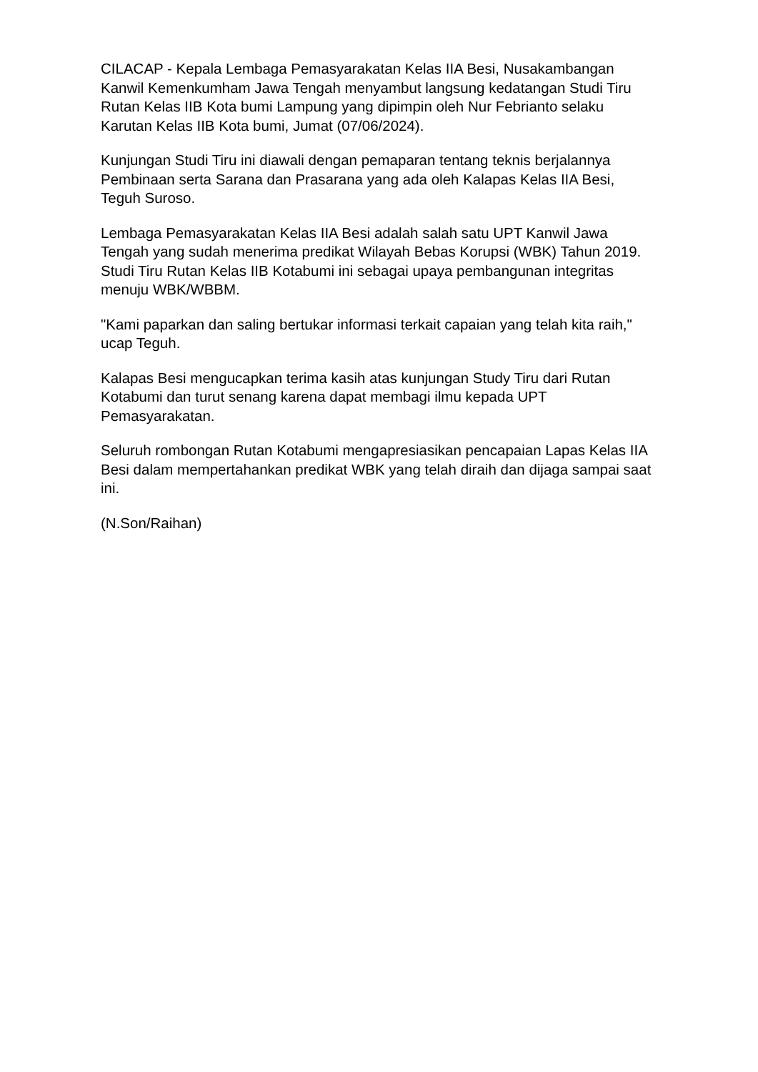CILACAP - Kepala Lembaga Pemasyarakatan Kelas IIA Besi, Nusakambangan Kanwil Kemenkumham Jawa Tengah menyambut langsung kedatangan Studi Tiru Rutan Kelas IIB Kota bumi Lampung yang dipimpin oleh Nur Febrianto selaku Karutan Kelas IIB Kota bumi, Jumat (07/06/2024).
Kunjungan Studi Tiru ini diawali dengan pemaparan tentang teknis berjalannya Pembinaan serta Sarana dan Prasarana yang ada oleh Kalapas Kelas IIA Besi, Teguh Suroso.
Lembaga Pemasyarakatan Kelas IIA Besi adalah salah satu UPT Kanwil Jawa Tengah yang sudah menerima predikat Wilayah Bebas Korupsi (WBK) Tahun 2019. Studi Tiru Rutan Kelas IIB Kotabumi ini sebagai upaya pembangunan integritas menuju WBK/WBBM.
"Kami paparkan dan saling bertukar informasi terkait capaian yang telah kita raih," ucap Teguh.
Kalapas Besi mengucapkan terima kasih atas kunjungan Study Tiru dari Rutan Kotabumi dan turut senang karena dapat membagi ilmu kepada UPT Pemasyarakatan.
Seluruh rombongan Rutan Kotabumi mengapresiasikan pencapaian Lapas Kelas IIA Besi dalam mempertahankan predikat WBK yang telah diraih dan dijaga sampai saat ini.
(N.Son/Raihan)